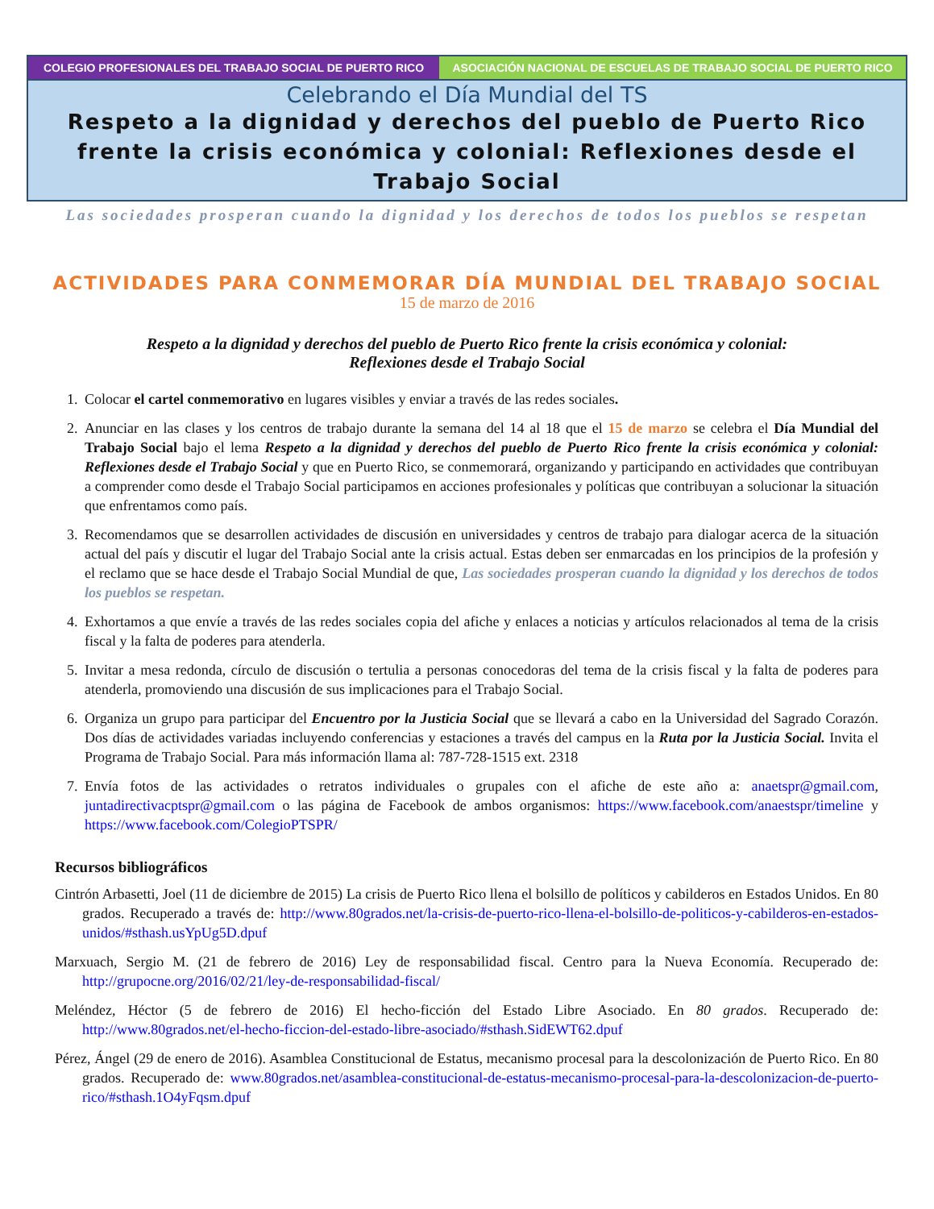COLEGIO PROFESIONALES DEL TRABAJO SOCIAL DE PUERTO RICO ASOCIACIÓN NACIONAL DE ESCUELAS DE TRABAJO SOCIAL DE PUERTO RICO
Celebrando el Día Mundial del TS
Respeto a la dignidad y derechos del pueblo de Puerto Rico frente la crisis económica y colonial: Reflexiones desde el Trabajo Social
Las sociedades prosperan cuando la dignidad y los derechos de todos los pueblos se respetan
ACTIVIDADES PARA CONMEMORAR DÍA MUNDIAL DEL TRABAJO SOCIAL
15 de marzo de 2016
Respeto a la dignidad y derechos del pueblo de Puerto Rico frente la crisis económica y colonial:
Reflexiones desde el Trabajo Social
1. Colocar el cartel conmemorativo en lugares visibles y enviar a través de las redes sociales.
2. Anunciar en las clases y los centros de trabajo durante la semana del 14 al 18 que el 15 de marzo se celebra el Día Mundial del Trabajo Social bajo el lema Respeto a la dignidad y derechos del pueblo de Puerto Rico frente la crisis económica y colonial: Reflexiones desde el Trabajo Social y que en Puerto Rico, se conmemorará, organizando y participando en actividades que contribuyan a comprender como desde el Trabajo Social participamos en acciones profesionales y políticas que contribuyan a solucionar la situación que enfrentamos como país.
3. Recomendamos que se desarrollen actividades de discusión en universidades y centros de trabajo para dialogar acerca de la situación actual del país y discutir el lugar del Trabajo Social ante la crisis actual. Estas deben ser enmarcadas en los principios de la profesión y el reclamo que se hace desde el Trabajo Social Mundial de que, Las sociedades prosperan cuando la dignidad y los derechos de todos los pueblos se respetan.
4. Exhortamos a que envíe a través de las redes sociales copia del afiche y enlaces a noticias y artículos relacionados al tema de la crisis fiscal y la falta de poderes para atenderla.
5. Invitar a mesa redonda, círculo de discusión o tertulia a personas conocedoras del tema de la crisis fiscal y la falta de poderes para atenderla, promoviendo una discusión de sus implicaciones para el Trabajo Social.
6. Organiza un grupo para participar del Encuentro por la Justicia Social que se llevará a cabo en la Universidad del Sagrado Corazón. Dos días de actividades variadas incluyendo conferencias y estaciones a través del campus en la Ruta por la Justicia Social. Invita el Programa de Trabajo Social. Para más información llama al: 787-728-1515 ext. 2318
7. Envía fotos de las actividades o retratos individuales o grupales con el afiche de este año a: anaetspr@gmail.com, juntadirectivacptspr@gmail.com o las página de Facebook de ambos organismos: https://www.facebook.com/anaestspr/timeline y https://www.facebook.com/ColegioPTSPR/
Recursos bibliográficos
Cintrón Arbasetti, Joel (11 de diciembre de 2015) La crisis de Puerto Rico llena el bolsillo de políticos y cabilderos en Estados Unidos. En 80 grados. Recuperado a través de: http://www.80grados.net/la-crisis-de-puerto-rico-llena-el-bolsillo-de-politicos-y-cabilderos-en-estados-unidos/#sthash.usYpUg5D.dpuf
Marxuach, Sergio M. (21 de febrero de 2016) Ley de responsabilidad fiscal. Centro para la Nueva Economía. Recuperado de: http://grupocne.org/2016/02/21/ley-de-responsabilidad-fiscal/
Meléndez, Héctor (5 de febrero de 2016) El hecho-ficción del Estado Libre Asociado. En 80 grados. Recuperado de: http://www.80grados.net/el-hecho-ficcion-del-estado-libre-asociado/#sthash.SidEWT62.dpuf
Pérez, Ángel (29 de enero de 2016). Asamblea Constitucional de Estatus, mecanismo procesal para la descolonización de Puerto Rico. En 80 grados. Recuperado de: www.80grados.net/asamblea-constitucional-de-estatus-mecanismo-procesal-para-la-descolonizacion-de-puerto-rico/#sthash.1O4yFqsm.dpuf